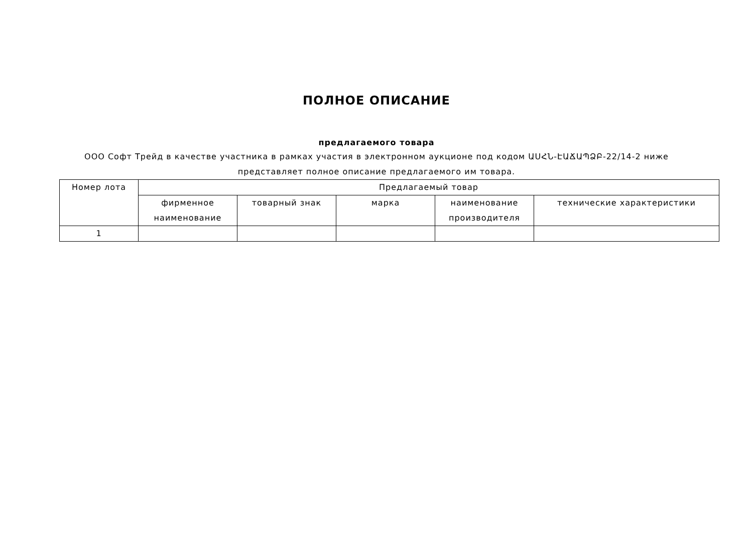ПОЛНОЕ ОПИСАНИЕ
предлагаемого товара
ООО Софт Трейд в качестве участника в рамках участия в электронном аукционе под кодом ԱՍՀՆ-ԷԱՃԱՊՁԲ-22/14-2 ниже представляет полное описание предлагаемого им товара.
| Номер лота | Предлагаемый товар | | | | |
| --- | --- | --- | --- | --- | --- |
| | фирменное наименование | товарный знак | марка | наименование производителя | технические характеристики |
| 1 | | | | | |